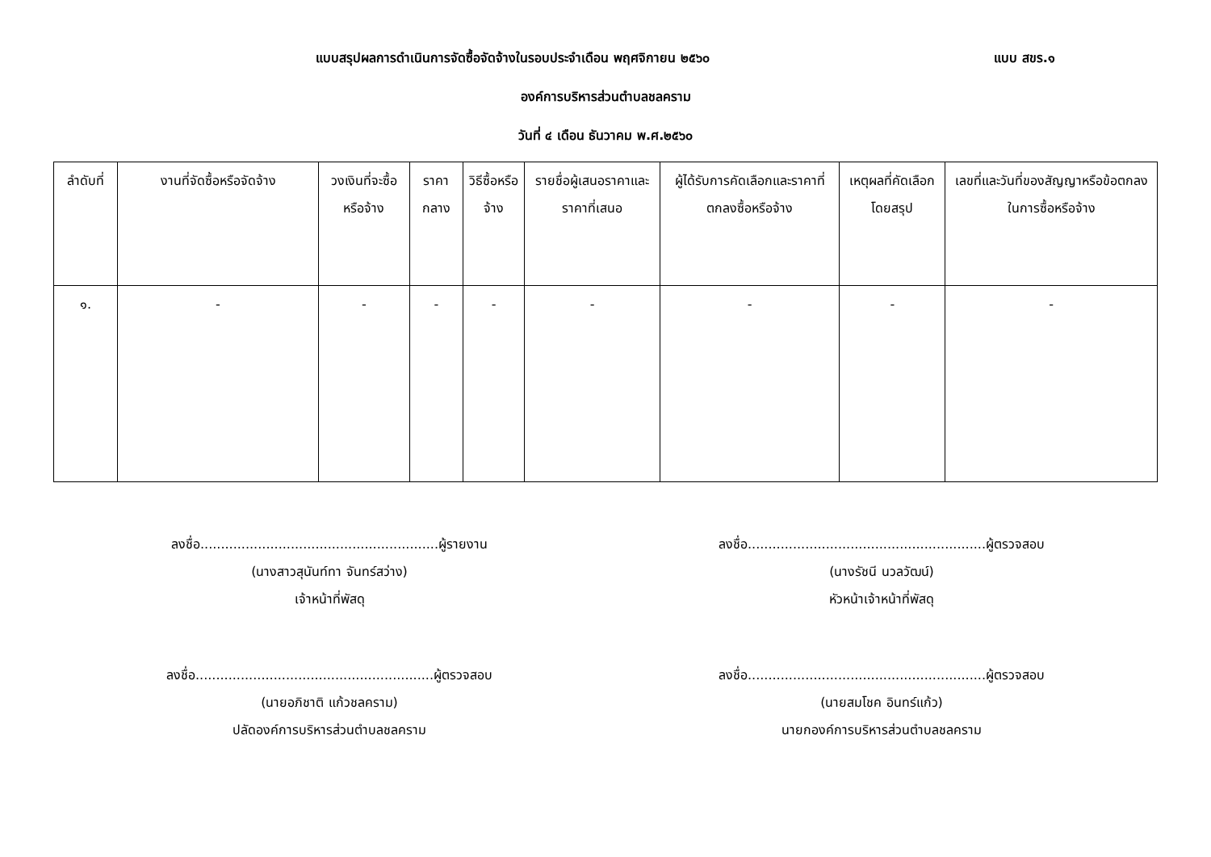แบบสรุปผลการดำเนินการจัดซื้อจัดจ้างในรอบประจำเดือน พฤศจิกายน ๒๕๖๐
แบบ สขร.๑
องค์การบริหารส่วนตำบลชลคราม
วันที่ ๔ เดือน ธันวาคม พ.ศ.๒๕๖๐
| ลำดับที่ | งานที่จัดซื้อหรือจัดจ้าง | วงเงินที่จะซื้อหรือจ้าง | ราคากลาง | วิธีซื้อหรือจ้าง | รายชื่อผู้เสนอราคาและราคาที่เสนอ | ผู้ได้รับการคัดเลือกและราคาที่ตกลงซื้อหรือจ้าง | เหตุผลที่คัดเลือกโดยสรุป | เลขที่และวันที่ของสัญญาหรือข้อตกลงในการซื้อหรือจ้าง |
| --- | --- | --- | --- | --- | --- | --- | --- | --- |
| ๑. | - | - | - | - | - | - | - | - |
ลงชื่อ..........................................................ผู้รายงาน
(นางสาวสุนันท์ทา จันทร์สว่าง)
เจ้าหน้าที่พัสดุ
ลงชื่อ..........................................................ผู้ตรวจสอบ
(นางรัชนี นวลวัฒน์)
หัวหน้าเจ้าหน้าที่พัสดุ
ลงชื่อ..........................................................ผู้ตรวจสอบ
(นายอภิชาติ แก้วชลคราม)
ปลัดองค์การบริหารส่วนตำบลชลคราม
ลงชื่อ..........................................................ผู้ตรวจสอบ
(นายสมโชค อินทร์แก้ว)
นายกองค์การบริหารส่วนตำบลชลคราม